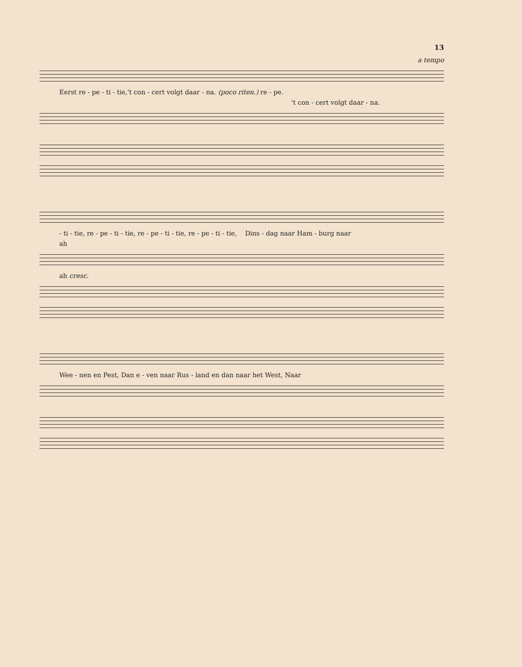13
a tempo
Eerst re - pe - ti - tie,'t con - cert volgt daar - na. (poco riten.) re - pe.
't con - cert volgt daar - na.
- ti - tie, re - pe - ti - tie, re - pe - ti - tie, re - pe - ti - tie, Dins - dag naar Ham - burg naar
ah
ah cresc.
Wee - nen en Pest, Dan e - ven naar Rus - land en dan naar het West, Naar